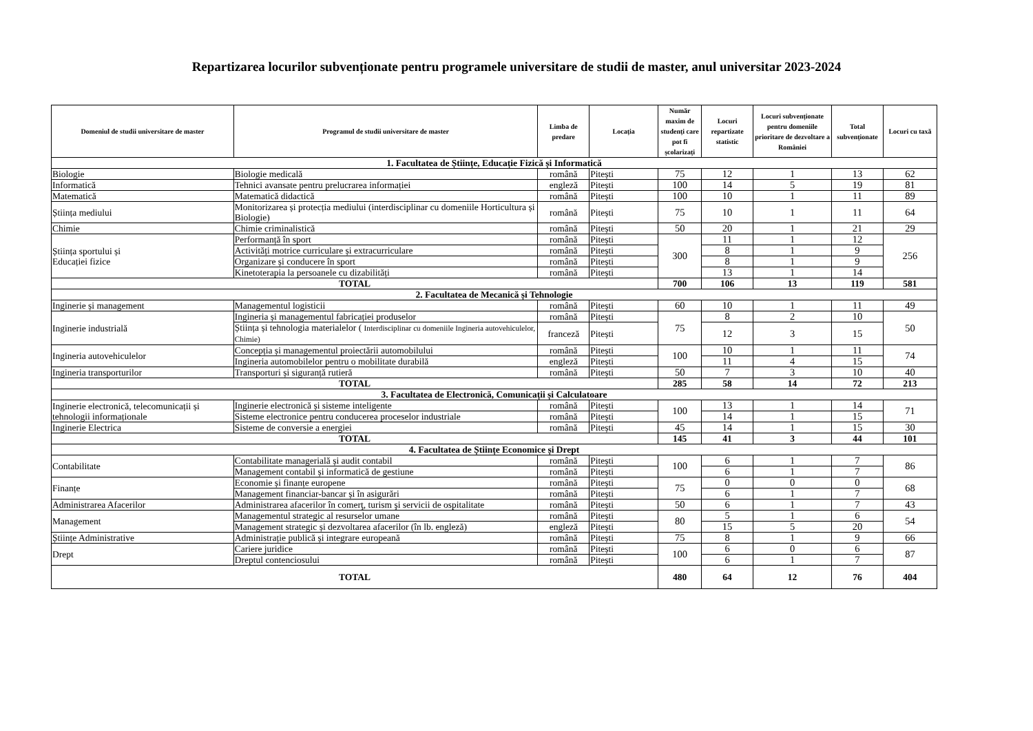Repartizarea locurilor subvenționate pentru programele universitare de studii de master, anul universitar 2023-2024
| Domeniul de studii universitare de master | Programul de studii universitare de master | Limba de predare | Locația | Număr maxim de studenți care pot fi școlarizați | Locuri repartizate statistic | Locuri subvenționate pentru domeniile prioritare de dezvoltare a României | Total subvenționate | Locuri cu taxă |
| --- | --- | --- | --- | --- | --- | --- | --- | --- |
| 1. Facultatea de Științe, Educație Fizică și Informatică | | | | | | | | |
| Biologie | Biologie medicală | română | Pitești | 75 | 12 | 1 | 13 | 62 |
| Informatică | Tehnici avansate pentru prelucrarea informației | engleză | Pitești | 100 | 14 | 5 | 19 | 81 |
| Matematică | Matematică didactică | română | Pitești | 100 | 10 | 1 | 11 | 89 |
| Știința mediului | Monitorizarea și protecția mediului (interdisciplinar cu domeniile Horticultura și Biologie) | română | Pitești | 75 | 10 | 1 | 11 | 64 |
| Chimie | Chimie criminalistică | română | Pitești | 50 | 20 | 1 | 21 | 29 |
| Știința sportului și Educației fizice | Performanță în sport | română | Pitești | 300 | 11 | 1 | 12 | 256 |
| | Activități motrice curriculare și extracurriculare | română | Pitești | | 8 | 1 | 9 | |
| | Organizare și conducere în sport | română | Pitești | | 8 | 1 | 9 | |
| | Kinetoterapia la persoanele cu dizabilități | română | Pitești | | 13 | 1 | 14 | |
| TOTAL | | | | 700 | 106 | 13 | 119 | 581 |
| 2. Facultatea de Mecanică și Tehnologie | | | | | | | | |
| Inginerie și management | Managementul logisticii | română | Pitești | 60 | 10 | 1 | 11 | 49 |
| Inginerie industrială | Ingineria și managementul fabricației produselor | română | Pitești | 75 | 8 | 2 | 10 | 50 |
| | Știința și tehnologia materialelor ( Interdisciplinar cu domeniile Ingineria autovehiculelor, Chimie) | franceză | Pitești | | 12 | 3 | 15 | |
| Ingineria autovehiculelor | Concepția și managementul proiectării automobilului | română | Pitești | 100 | 10 | 1 | 11 | 74 |
| | Ingineria automobilelor pentru o mobilitate durabilă | engleză | Pitești | | 11 | 4 | 15 | |
| Ingineria transporturilor | Transporturi și siguranță rutieră | română | Pitești | 50 | 7 | 3 | 10 | 40 |
| TOTAL | | | | 285 | 58 | 14 | 72 | 213 |
| 3. Facultatea de Electronică, Comunicații și Calculatoare | | | | | | | | |
| Inginerie electronică, telecomunicații și tehnologii informaționale | Inginerie electronică și sisteme inteligente | română | Pitești | 100 | 13 | 1 | 14 | 71 |
| | Sisteme electronice pentru conducerea proceselor industriale | română | Pitești | | 14 | 1 | 15 | |
| Inginerie Electrica | Sisteme de conversie a energiei | română | Pitești | 45 | 14 | 1 | 15 | 30 |
| TOTAL | | | | 145 | 41 | 3 | 44 | 101 |
| 4. Facultatea de Științe Economice și Drept | | | | | | | | |
| Contabilitate | Contabilitate managerială și audit contabil | română | Pitești | 100 | 6 | 1 | 7 | 86 |
| | Management contabil și informatică de gestiune | română | Pitești | | 6 | 1 | 7 | |
| Finanțe | Economie și finanțe europene | română | Pitești | 75 | 0 | 0 | 0 | 68 |
| | Management financiar-bancar și în asigurări | română | Pitești | | 6 | 1 | 7 | |
| Administrarea Afacerilor | Administrarea afacerilor în comerţ, turism şi servicii de ospitalitate | română | Pitești | 50 | 6 | 1 | 7 | 43 |
| Management | Managementul strategic al resurselor umane | română | Pitești | 80 | 5 | 1 | 6 | 54 |
| | Management strategic și dezvoltarea afacerilor (în lb. engleză) | engleză | Pitești | | 15 | 5 | 20 | |
| Științe Administrative | Administrație publică și integrare europeană | română | Pitești | 75 | 8 | 1 | 9 | 66 |
| Drept | Cariere juridice | română | Pitești | 100 | 6 | 0 | 6 | 87 |
| | Dreptul contenciosului | română | Pitești | | 6 | 1 | 7 | |
| TOTAL | | | | 480 | 64 | 12 | 76 | 404 |